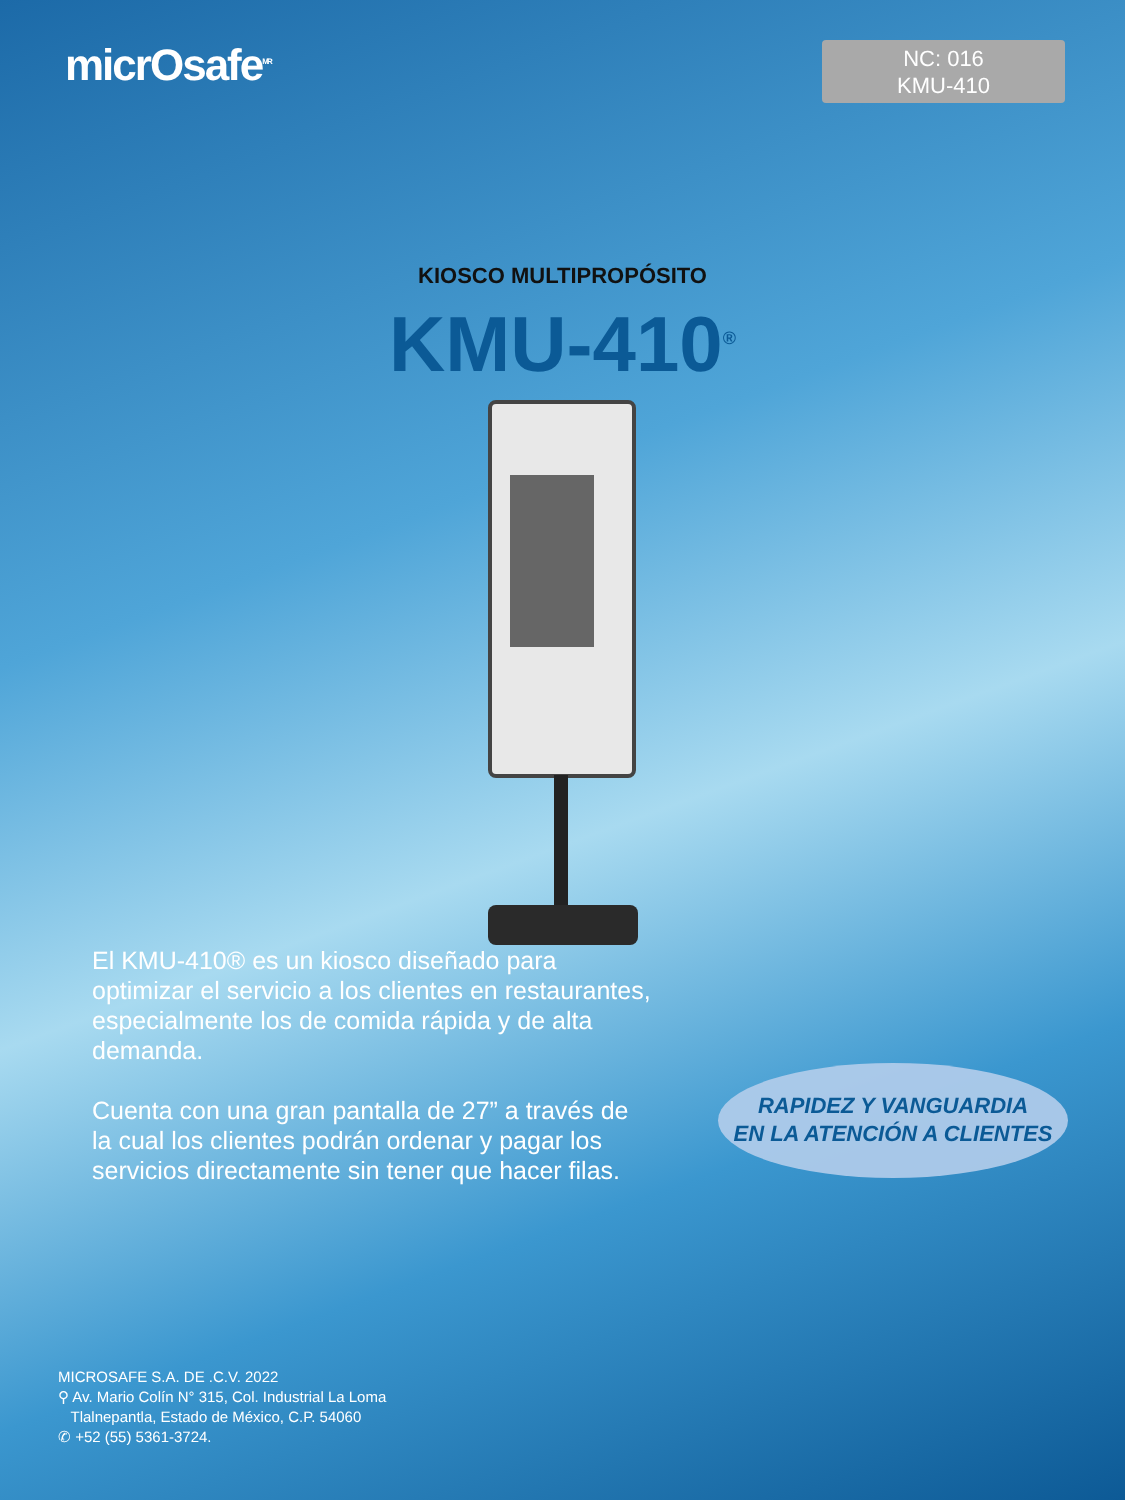micrOsafe<sup>MR</sup>
NC: 016
KMU-410
KIOSCO MULTIPROPÓSITO
KMU-410<sup>®</sup>
El KMU-410® es un kiosco diseñado para optimizar el servicio a los clientes en restaurantes, especialmente los de comida rápida y de alta demanda.
Cuenta con una gran pantalla de 27” a través de la cual los clientes podrán ordenar y pagar los servicios directamente sin tener que hacer filas.
RAPIDEZ Y VANGUARDIA
EN LA ATENCIÓN A CLIENTES
MICROSAFE S.A. DE .C.V. 2022
⚲ Av. Mario Colín N° 315, Col. Industrial La Loma
Tlalnepantla, Estado de México, C.P. 54060
✆ +52 (55) 5361-3724.